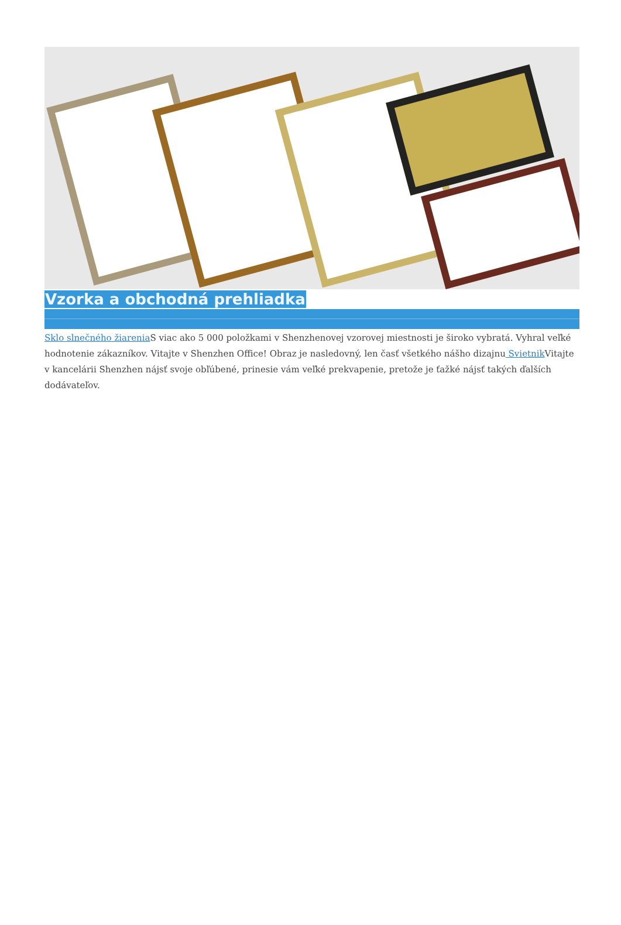Vzorka a obchodná prehliadka
Sklo slnečného žiarenia S viac ako 5 000 položkami v Shenzhenovej vzorovej miestnosti je široko vybratá. Vyhral veľké hodnotenie zákazníkov. Vitajte v Shenzhen Office! Obraz je nasledovný, len časť všetkého nášho dizajnu Svietnik Vitajte v kancelárii Shenzhen nájsť svoje obľúbené, prinesie vám veľké prekvapenie, pretože je ťažké nájsť takých ďalších dodávateľov.